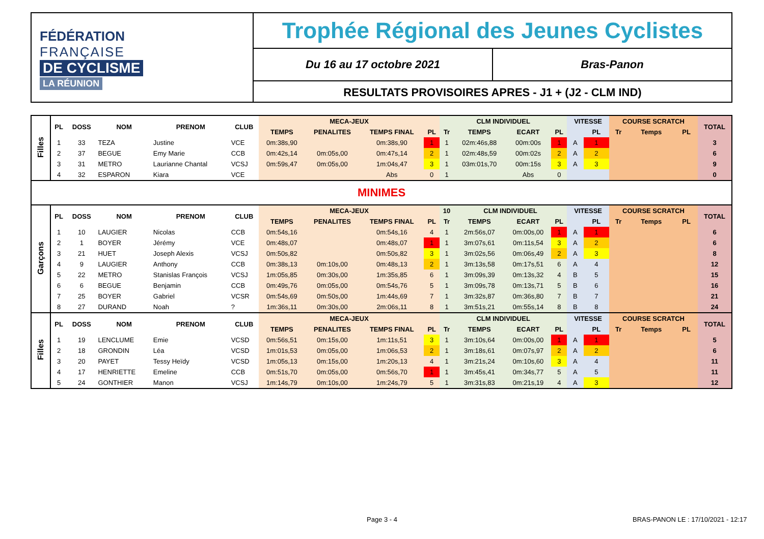FÉDÉRATION
FRANÇAISE
DE CYCLISME
LA RÉUNION
Trophée Régional des Jeunes Cyclistes
Du 16 au 17 octobre 2021 Bras-Panon
RESULTATS PROVISOIRES APRES - J1 + (J2 - CLM IND)
| Filles | PL | DOSS | NOM | PRENOM | CLUB | MECA-JEUX | | | | CLM INDIVIDUEL | | | | VITESSE | | COURSE SCRATCH | | | TOTAL |
| | | | | | | TEMPS | PENALITES | TEMPS FINAL | PL | Tr | TEMPS | ECART | PL | | PL | Tr | Temps | PL | |
| | 1 | 33 | TEZA | Justine | VCE | 0m:38s,90 | | 0m:38s,90 | 1 | 1 | 02m:46s,88 | 00m:00s | 1 | A | 1 | | | | 3 |
| | 2 | 37 | BEGUE | Emy Marie | CCB | 0m:42s,14 | 0m:05s,00 | 0m:47s,14 | 2 | 1 | 02m:48s,59 | 00m:02s | 2 | A | 2 | | | | 6 |
| | 3 | 31 | METRO | Laurianne Chantal | VCSJ | 0m:59s,47 | 0m:05s,00 | 1m:04s,47 | 3 | 1 | 03m:01s,70 | 00m:15s | 3 | A | 3 | | | | 9 |
| | 4 | 32 | ESPARON | Kiara | VCE | | | Abs | 0 | 1 | | Abs | 0 | | | | | | 0 |
| MINIMES | | | | | | | | | | | | | | | | | | | |
| Garçons | PL | DOSS | NOM | PRENOM | CLUB | MECA-JEUX | | | | 10 | CLM INDIVIDUEL | | | VITESSE | | COURSE SCRATCH | | | TOTAL |
| | | | | | | TEMPS | PENALITES | TEMPS FINAL | PL | Tr | TEMPS | ECART | PL | | PL | Tr | Temps | PL | |
| | 1 | 10 | LAUGIER | Nicolas | CCB | 0m:54s,16 | | 0m:54s,16 | 4 | 1 | 2m:56s,07 | 0m:00s,00 | 1 | A | 1 | | | | 6 |
| | 2 | 1 | BOYER | Jérémy | VCE | 0m:48s,07 | | 0m:48s,07 | 1 | 1 | 3m:07s,61 | 0m:11s,54 | 3 | A | 2 | | | | 6 |
| | 3 | 21 | HUET | Joseph Alexis | VCSJ | 0m:50s,82 | | 0m:50s,82 | 3 | 1 | 3m:02s,56 | 0m:06s,49 | 2 | A | 3 | | | | 8 |
| | 4 | 9 | LAUGIER | Anthony | CCB | 0m:38s,13 | 0m:10s,00 | 0m:48s,13 | 2 | 1 | 3m:13s,58 | 0m:17s,51 | 6 | A | 4 | | | | 12 |
| | 5 | 22 | METRO | Stanislas François | VCSJ | 1m:05s,85 | 0m:30s,00 | 1m:35s,85 | 6 | 1 | 3m:09s,39 | 0m:13s,32 | 4 | B | 5 | | | | 15 |
| | 6 | 6 | BEGUE | Benjamin | CCB | 0m:49s,76 | 0m:05s,00 | 0m:54s,76 | 5 | 1 | 3m:09s,78 | 0m:13s,71 | 5 | B | 6 | | | | 16 |
| | 7 | 25 | BOYER | Gabriel | VCSR | 0m:54s,69 | 0m:50s,00 | 1m:44s,69 | 7 | 1 | 3m:32s,87 | 0m:36s,80 | 7 | B | 7 | | | | 21 |
| | 8 | 27 | DURAND | Noah | ? | 1m:36s,11 | 0m:30s,00 | 2m:06s,11 | 8 | 1 | 3m:51s,21 | 0m:55s,14 | 8 | B | 8 | | | | 24 |
| Filles | PL | DOSS | NOM | PRENOM | CLUB | MECA-JEUX | | | | CLM INDIVIDUEL | | | | VITESSE | | COURSE SCRATCH | | | TOTAL |
| | | | | | | TEMPS | PENALITES | TEMPS FINAL | PL | Tr | TEMPS | ECART | PL | | PL | Tr | Temps | PL | |
| | 1 | 19 | LENCLUME | Emie | VCSD | 0m:56s,51 | 0m:15s,00 | 1m:11s,51 | 3 | 1 | 3m:10s,64 | 0m:00s,00 | 1 | A | 1 | | | | 5 |
| | 2 | 18 | GRONDIN | Léa | VCSD | 1m:01s,53 | 0m:05s,00 | 1m:06s,53 | 2 | 1 | 3m:18s,61 | 0m:07s,97 | 2 | A | 2 | | | | 6 |
| | 3 | 20 | PAYET | Tessy Heïdy | VCSD | 1m:05s,13 | 0m:15s,00 | 1m:20s,13 | 4 | 1 | 3m:21s,24 | 0m:10s,60 | 3 | A | 4 | | | | 11 |
| | 4 | 17 | HENRIETTE | Emeline | CCB | 0m:51s,70 | 0m:05s,00 | 0m:56s,70 | 1 | 1 | 3m:45s,41 | 0m:34s,77 | 5 | A | 5 | | | | 11 |
| | 5 | 24 | GONTHIER | Manon | VCSJ | 1m:14s,79 | 0m:10s,00 | 1m:24s,79 | 5 | 1 | 3m:31s,83 | 0m:21s,19 | 4 | A | 3 | | | | 12 |
Page 3 - 4
BRAS-PANON LE : 17/10/2021 - 12:17